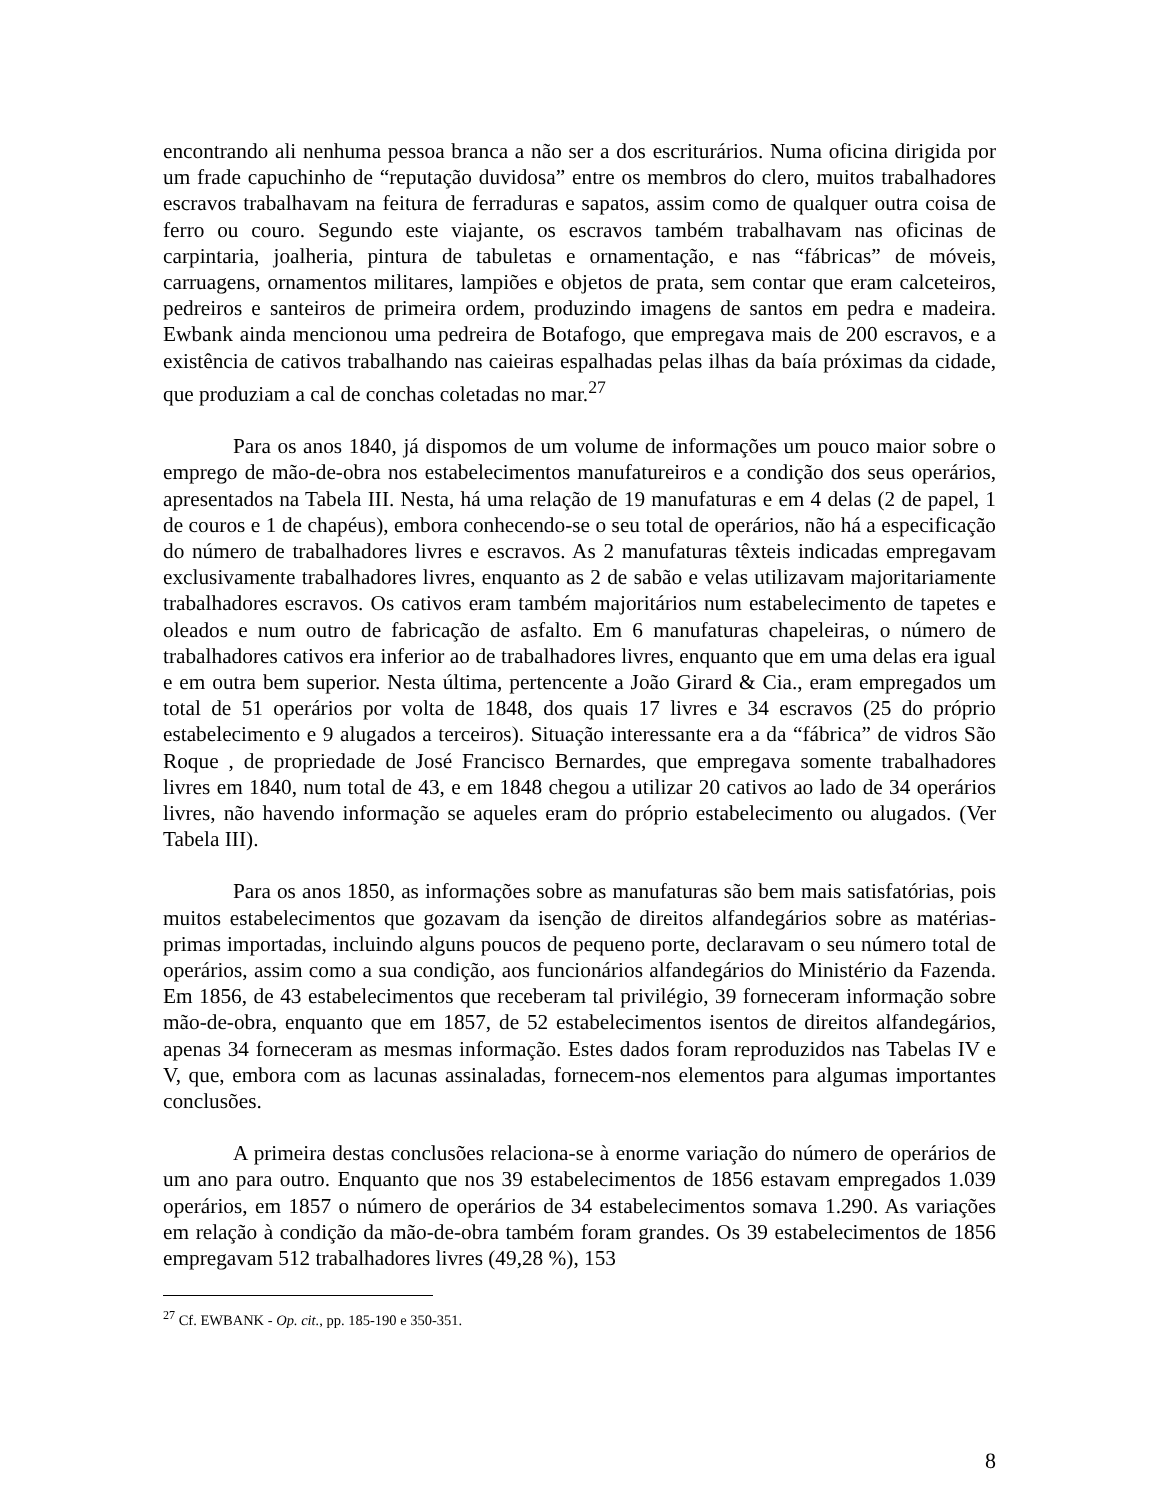encontrando ali nenhuma pessoa branca a não ser a dos escriturários. Numa oficina dirigida por um frade capuchinho de “reputação duvidosa” entre os membros do clero, muitos trabalhadores escravos trabalhavam na feitura de ferraduras e sapatos, assim como de qualquer outra coisa de ferro ou couro. Segundo este viajante, os escravos também trabalhavam nas oficinas de carpintaria, joalheria, pintura de tabuletas e ornamentação, e nas “fábricas” de móveis, carruagens, ornamentos militares, lampiões e objetos de prata, sem contar que eram calceteiros, pedreiros e santeiros de primeira ordem, produzindo imagens de santos em pedra e madeira. Ewbank ainda mencionou uma pedreira de Botafogo, que empregava mais de 200 escravos, e a existência de cativos trabalhando nas caieiras espalhadas pelas ilhas da baía próximas da cidade, que produziam a cal de conchas coletadas no mar.<sup>27</sup>
Para os anos 1840, já dispomos de um volume de informações um pouco maior sobre o emprego de mão-de-obra nos estabelecimentos manufatureiros e a condição dos seus operários, apresentados na Tabela III. Nesta, há uma relação de 19 manufaturas e em 4 delas (2 de papel, 1 de couros e 1 de chapéus), embora conhecendo-se o seu total de operários, não há a especificação do número de trabalhadores livres e escravos. As 2 manufaturas têxteis indicadas empregavam exclusivamente trabalhadores livres, enquanto as 2 de sabão e velas utilizavam majoritariamente trabalhadores escravos. Os cativos eram também majoritários num estabelecimento de tapetes e oleados e num outro de fabricação de asfalto. Em 6 manufaturas chapeleiras, o número de trabalhadores cativos era inferior ao de trabalhadores livres, enquanto que em uma delas era igual e em outra bem superior. Nesta última, pertencente a João Girard & Cia., eram empregados um total de 51 operários por volta de 1848, dos quais 17 livres e 34 escravos (25 do próprio estabelecimento e 9 alugados a terceiros). Situação interessante era a da “fábrica” de vidros São Roque , de propriedade de José Francisco Bernardes, que empregava somente trabalhadores livres em 1840, num total de 43, e em 1848 chegou a utilizar 20 cativos ao lado de 34 operários livres, não havendo informação se aqueles eram do próprio estabelecimento ou alugados. (Ver Tabela III).
Para os anos 1850, as informações sobre as manufaturas são bem mais satisfatórias, pois muitos estabelecimentos que gozavam da isenção de direitos alfandegários sobre as matérias-primas importadas, incluindo alguns poucos de pequeno porte, declaravam o seu número total de operários, assim como a sua condição, aos funcionários alfandegários do Ministério da Fazenda. Em 1856, de 43 estabelecimentos que receberam tal privilégio, 39 forneceram informação sobre mão-de-obra, enquanto que em 1857, de 52 estabelecimentos isentos de direitos alfandegários, apenas 34 forneceram as mesmas informação. Estes dados foram reproduzidos nas Tabelas IV e V, que, embora com as lacunas assinaladas, fornecem-nos elementos para algumas importantes conclusões.
A primeira destas conclusões relaciona-se à enorme variação do número de operários de um ano para outro. Enquanto que nos 39 estabelecimentos de 1856 estavam empregados 1.039 operários, em 1857 o número de operários de 34 estabelecimentos somava 1.290. As variações em relação à condição da mão-de-obra também foram grandes. Os 39 estabelecimentos de 1856 empregavam 512 trabalhadores livres (49,28 %), 153
<sup>27</sup> Cf. EWBANK - Op. cit., pp. 185-190 e 350-351.
8